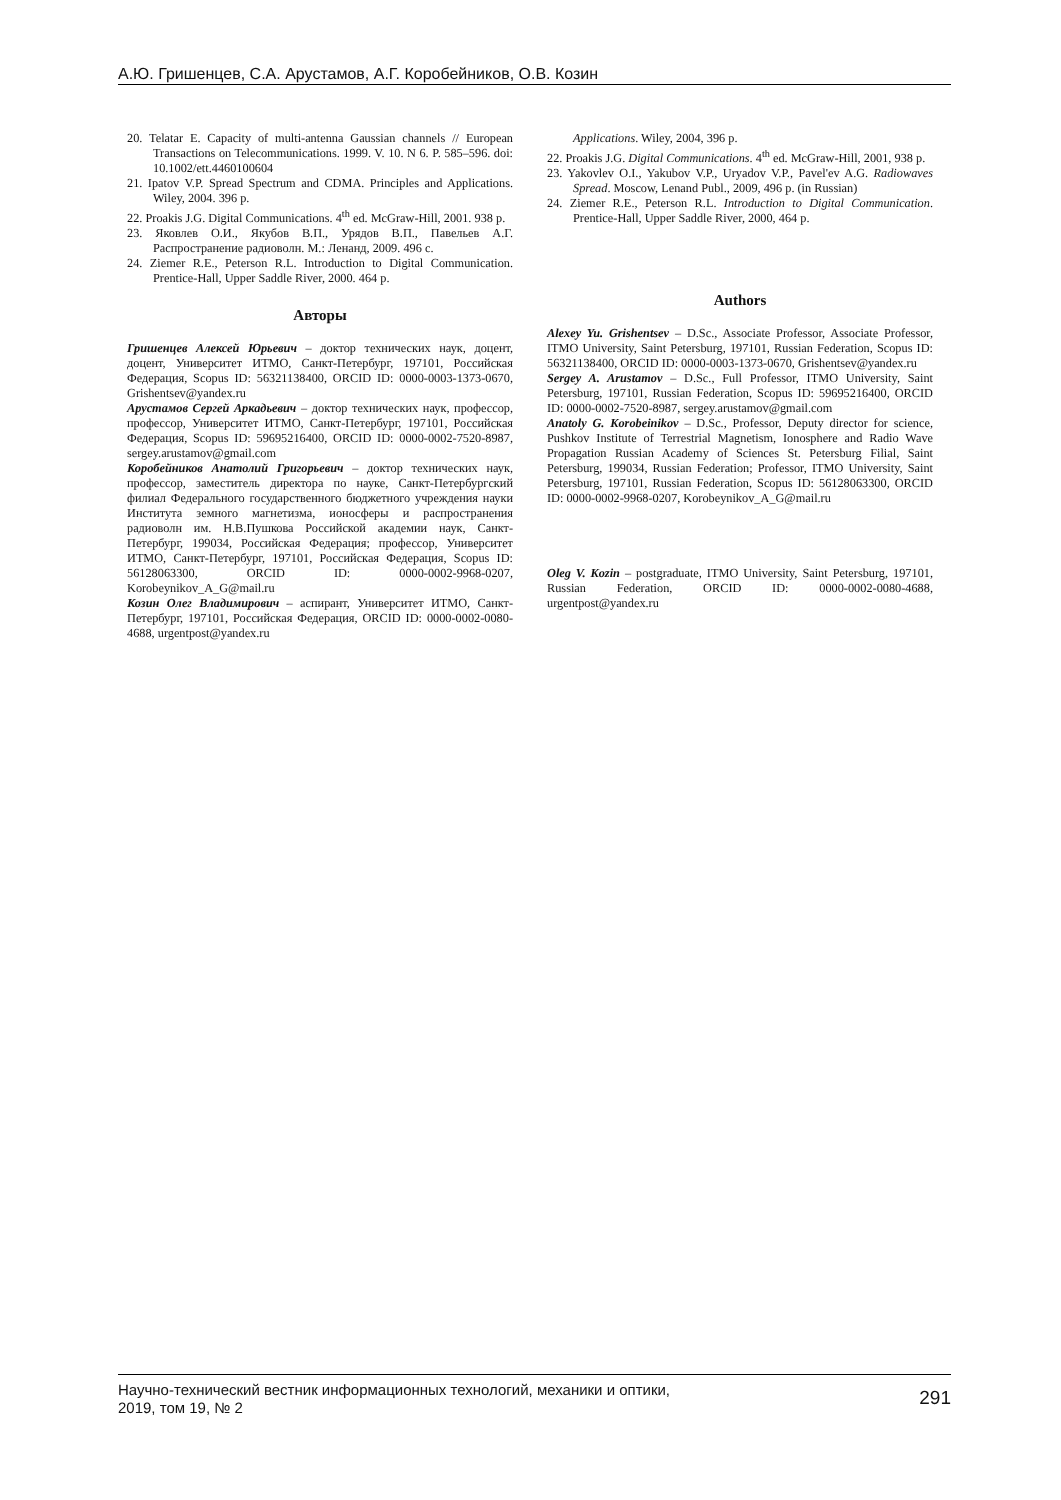А.Ю. Гришенцев, С.А. Арустамов, А.Г. Коробейников, О.В. Козин
20. Telatar E. Capacity of multi-antenna Gaussian channels // European Transactions on Telecommunications. 1999. V. 10. N 6. P. 585–596. doi: 10.1002/ett.4460100604
21. Ipatov V.P. Spread Spectrum and CDMA. Principles and Applications. Wiley, 2004. 396 p.
22. Proakis J.G. Digital Communications. 4<sup>th</sup> ed. McGraw-Hill, 2001. 938 p.
23. Яковлев О.И., Якубов В.П., Урядов В.П., Павельев А.Г. Распространение радиоволн. М.: Ленанд, 2009. 496 с.
24. Ziemer R.E., Peterson R.L. Introduction to Digital Communication. Prentice-Hall, Upper Saddle River, 2000. 464 p.
Авторы
Гришенцев Алексей Юрьевич – доктор технических наук, доцент, доцент, Университет ИТМО, Санкт-Петербург, 197101, Российская Федерация, Scopus ID: 56321138400, ORCID ID: 0000-0003-1373-0670, Grishentsev@yandex.ru
Арустамов Сергей Аркадьевич – доктор технических наук, профессор, профессор, Университет ИТМО, Санкт-Петербург, 197101, Российская Федерация, Scopus ID: 59695216400, ORCID ID: 0000-0002-7520-8987, sergey.arustamov@gmail.com
Коробейников Анатолий Григорьевич – доктор технических наук, профессор, заместитель директора по науке, Санкт-Петербургский филиал Федерального государственного бюджетного учреждения науки Института земного магнетизма, ионосферы и распространения радиоволн им. Н.В.Пушкова Российской академии наук, Санкт-Петербург, 199034, Российская Федерация; профессор, Университет ИТМО, Санкт-Петербург, 197101, Российская Федерация, Scopus ID: 56128063300, ORCID ID: 0000-0002-9968-0207, Korobeynikov_A_G@mail.ru
Козин Олег Владимирович – аспирант, Университет ИТМО, Санкт-Петербург, 197101, Российская Федерация, ORCID ID: 0000-0002-0080-4688, urgentpost@yandex.ru
Applications. Wiley, 2004, 396 p.
22. Proakis J.G. Digital Communications. 4<sup>th</sup> ed. McGraw-Hill, 2001, 938 p.
23. Yakovlev O.I., Yakubov V.P., Uryadov V.P., Pavel'ev A.G. Radiowaves Spread. Moscow, Lenand Publ., 2009, 496 p. (in Russian)
24. Ziemer R.E., Peterson R.L. Introduction to Digital Communication. Prentice-Hall, Upper Saddle River, 2000, 464 p.
Authors
Alexey Yu. Grishentsev – D.Sc., Associate Professor, Associate Professor, ITMO University, Saint Petersburg, 197101, Russian Federation, Scopus ID: 56321138400, ORCID ID: 0000-0003-1373-0670, Grishentsev@yandex.ru
Sergey A. Arustamov – D.Sc., Full Professor, ITMO University, Saint Petersburg, 197101, Russian Federation, Scopus ID: 59695216400, ORCID ID: 0000-0002-7520-8987, sergey.arustamov@gmail.com
Anatoly G. Korobeinikov – D.Sc., Professor, Deputy director for science, Pushkov Institute of Terrestrial Magnetism, Ionosphere and Radio Wave Propagation Russian Academy of Sciences St. Petersburg Filial, Saint Petersburg, 199034, Russian Federation; Professor, ITMO University, Saint Petersburg, 197101, Russian Federation, Scopus ID: 56128063300, ORCID ID: 0000-0002-9968-0207, Korobeynikov_A_G@mail.ru
Oleg V. Kozin – postgraduate, ITMO University, Saint Petersburg, 197101, Russian Federation, ORCID ID: 0000-0002-0080-4688, urgentpost@yandex.ru
Научно-технический вестник информационных технологий, механики и оптики,
2019, том 19, № 2
291